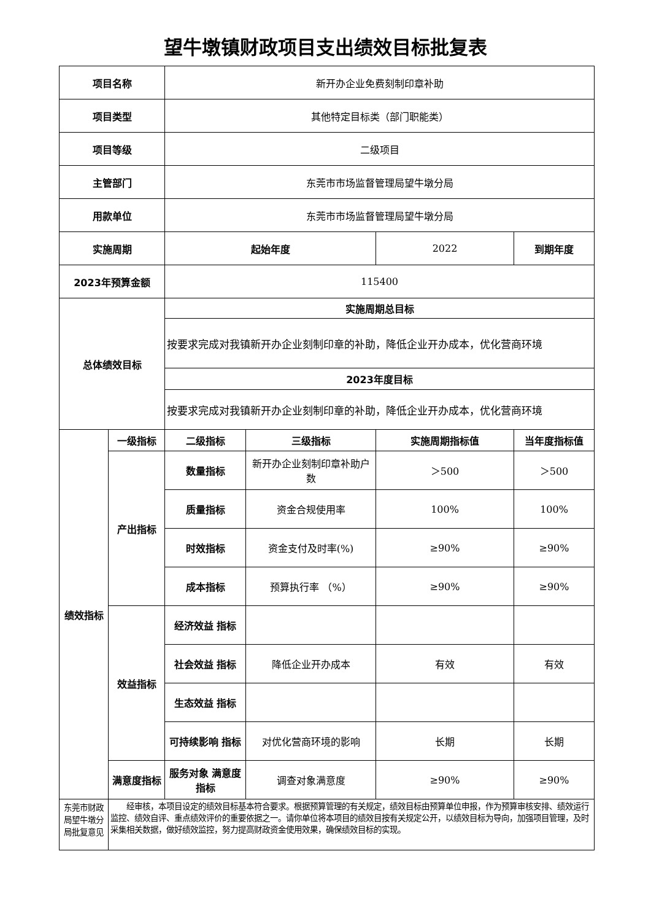望牛墩镇财政项目支出绩效目标批复表
| 项目名称 | | 新开办企业免费刻制印章补助 | | | |
| 项目类型 | | 其他特定目标类（部门职能类） | | | |
| 项目等级 | | 二级项目 | | | |
| 主管部门 | | 东莞市市场监督管理局望牛墩分局 | | | |
| 用款单位 | | 东莞市市场监督管理局望牛墩分局 | | | |
| 实施周期 | | 起始年度 | | 2022 | 到期年度 |
| 2023年预算金额 | | 115400 | | | |
| 总体绩效目标 | | 实施周期总目标 | | | |
| | | 按要求完成对我镇新开办企业刻制印章的补助，降低企业开办成本，优化营商环境 | | | |
| | | 2023年度目标 | | | |
| | | 按要求完成对我镇新开办企业刻制印章的补助，降低企业开办成本，优化营商环境 | | | |
| 绩效指标 | 一级指标 | 二级指标 | 三级指标 | 实施周期指标值 | 当年度指标值 |
| | 产出指标 | 数量指标 | 新开办企业刻制印章补助户数 | ＞500 | ＞500 |
| | | 质量指标 | 资金合规使用率 | 100% | 100% |
| | | 时效指标 | 资金支付及时率(%) | ≥90% | ≥90% |
| | | 成本指标 | 预算执行率 （%） | ≥90% | ≥90% |
| | 效益指标 | 经济效益 指标 | | | |
| | | 社会效益 指标 | 降低企业开办成本 | 有效 | 有效 |
| | | 生态效益 指标 | | | |
| | | 可持续影响 指标 | 对优化营商环境的影响 | 长期 | 长期 |
| | 满意度指标 | 服务对象 满意度指标 | 调查对象满意度 | ≥90% | ≥90% |
| 东莞市财政局望牛墩分局批复意见 | 经审核，本项目设定的绩效目标基本符合要求。根据预算管理的有关规定，绩效目标由预算单位申报，作为预算审核安排、绩效运行监控、绩效自评、重点绩效评价的重要依据之一。请你单位将本项目的绩效目按有关规定公开，以绩效目标为导向，加强项目管理，及时采集相关数据，做好绩效监控，努力提高财政资金使用效果，确保绩效目标的实现。 | | | | |